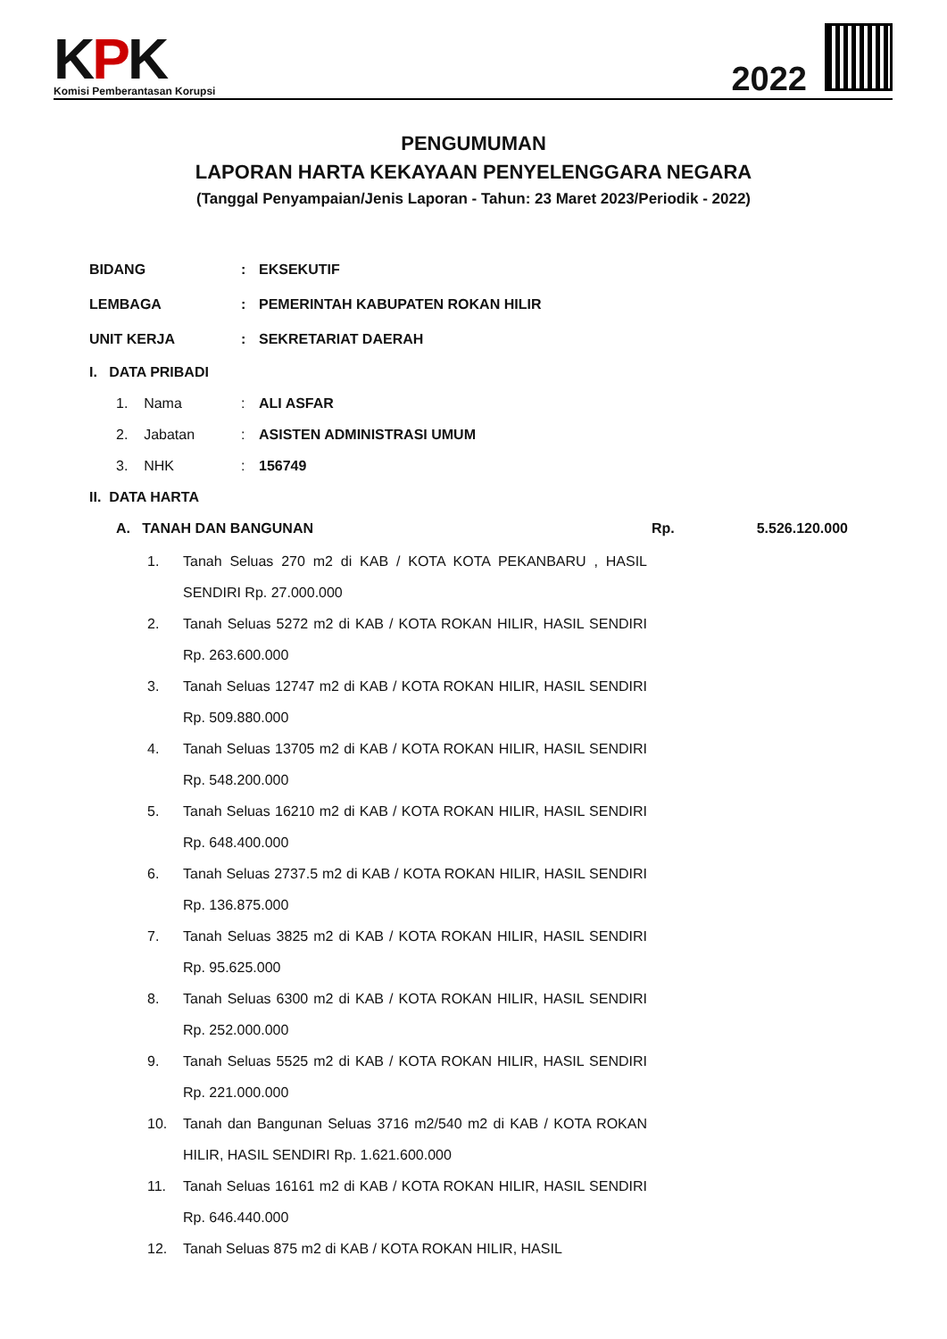KPK
Komisi Pemberantasan Korupsi
2022
PENGUMUMAN
LAPORAN HARTA KEKAYAAN PENYELENGGARA NEGARA
(Tanggal Penyampaian/Jenis Laporan - Tahun: 23 Maret 2023/Periodik - 2022)
BIDANG : EKSEKUTIF
LEMBAGA : PEMERINTAH KABUPATEN ROKAN HILIR
UNIT KERJA : SEKRETARIAT DAERAH
I. DATA PRIBADI
1. Nama : ALI ASFAR
2. Jabatan : ASISTEN ADMINISTRASI UMUM
3. NHK : 156749
II. DATA HARTA
A. TANAH DAN BANGUNAN Rp. 5.526.120.000
1. Tanah Seluas 270 m2 di KAB / KOTA KOTA PEKANBARU , HASIL SENDIRI Rp. 27.000.000
2. Tanah Seluas 5272 m2 di KAB / KOTA ROKAN HILIR, HASIL SENDIRI Rp. 263.600.000
3. Tanah Seluas 12747 m2 di KAB / KOTA ROKAN HILIR, HASIL SENDIRI Rp. 509.880.000
4. Tanah Seluas 13705 m2 di KAB / KOTA ROKAN HILIR, HASIL SENDIRI Rp. 548.200.000
5. Tanah Seluas 16210 m2 di KAB / KOTA ROKAN HILIR, HASIL SENDIRI Rp. 648.400.000
6. Tanah Seluas 2737.5 m2 di KAB / KOTA ROKAN HILIR, HASIL SENDIRI Rp. 136.875.000
7. Tanah Seluas 3825 m2 di KAB / KOTA ROKAN HILIR, HASIL SENDIRI Rp. 95.625.000
8. Tanah Seluas 6300 m2 di KAB / KOTA ROKAN HILIR, HASIL SENDIRI Rp. 252.000.000
9. Tanah Seluas 5525 m2 di KAB / KOTA ROKAN HILIR, HASIL SENDIRI Rp. 221.000.000
10. Tanah dan Bangunan Seluas 3716 m2/540 m2 di KAB / KOTA ROKAN HILIR, HASIL SENDIRI Rp. 1.621.600.000
11. Tanah Seluas 16161 m2 di KAB / KOTA ROKAN HILIR, HASIL SENDIRI Rp. 646.440.000
12. Tanah Seluas 875 m2 di KAB / KOTA ROKAN HILIR, HASIL